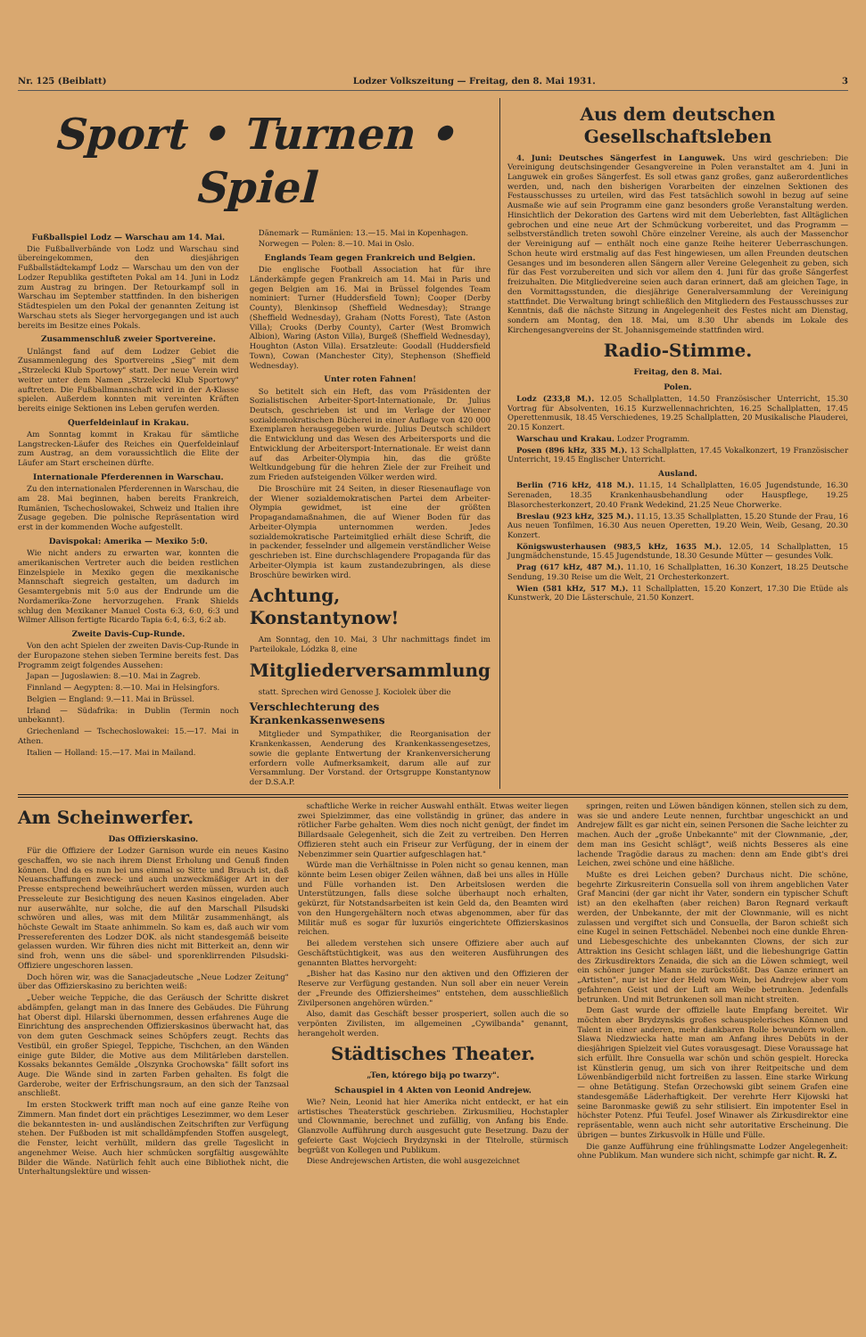Nr. 125 (Beiblatt) Lodzer Volkszeitung — Freitag, den 8. Mai 1931. 3
Sport • Turnen • Spiel
Fußballspiel Lodz — Warschau am 14. Mai.
Die Fußballverbände von Lodz und Warschau sind übereingekommen, den diesjährigen Fußballstädtekampf Lodz — Warschau um den von der Lodzer Republika gestifteten Pokal am 14. Juni in Lodz zum Austrag zu bringen. Der Retourkampf soll in Warschau im September stattfinden. In den bisherigen Städtespielen um den Pokal der genannten Zeitung ist Warschau stets als Sieger hervorgegangen und ist auch bereits im Besitze eines Pokals.
Zusammenschluß zweier Sportvereine.
Unlängst fand auf dem Lodzer Gebiet die Zusammenlegung des Sportvereins „Sieg" mit dem „Strzelecki Klub Sportowy" statt. Der neue Verein wird weiter unter dem Namen „Strzelecki Klub Sportowy" auftreten. Die Fußballmannschaft wird in der A-Klasse spielen. Außerdem konnten mit vereinten Kräften bereits einige Sektionen ins Leben gerufen werden.
Querfeldeinlauf in Krakau.
Am Sonntag kommt in Krakau für sämtliche Langstrecken-Läufer des Reiches ein Querfeldeinlauf zum Austrag, an dem voraussichtlich die Elite der Läufer am Start erscheinen dürfte.
Internationale Pferderennen in Warschau.
Zu den internationalen Pferderennen in Warschau, die am 28. Mai beginnen, haben bereits Frankreich, Rumänien, Tschechoslowakei, Schweiz und Italien ihre Zusage gegeben. Die polnische Repräsentation wird erst in der kommenden Woche aufgestellt.
Davispokal: Amerika — Mexiko 5:0.
Wie nicht anders zu erwarten war, konnten die amerikanischen Vertreter auch die beiden restlichen Einzelspiele in Mexiko gegen die mexikanische Mannschaft siegreich gestalten, um dadurch im Gesamtergebnis mit 5:0 aus der Endrunde um die Nordamerika-Zone hervorzugehen. Frank Shields schlug den Mexikaner Manuel Costa 6:3, 6:0, 6:3 und Wilmer Allison fertigte Ricardo Tapia 6:4, 6:3, 6:2 ab.
Zweite Davis-Cup-Runde.
Von den acht Spielen der zweiten Davis-Cup-Runde in der Europazone stehen sieben Termine bereits fest. Das Programm zeigt folgendes Aussehen:
Japan — Jugoslawien: 8.—10. Mai in Zagreb.
Finnland — Aegypten: 8.—10. Mai in Helsingfors.
Belgien — England: 9.—11. Mai in Brüssel.
Irland — Südafrika: in Dublin (Termin noch unbekannt).
Griechenland — Tschechoslowakei: 15.—17. Mai in Athen.
Italien — Holland: 15.—17. Mai in Mailand.
Dänemark — Rumänien: 13.—15. Mai in Kopenhagen.
Norwegen — Polen: 8.—10. Mai in Oslo.
Englands Team gegen Frankreich und Belgien.
Die englische Football Association hat für ihre Länderkämpfe gegen Frankreich am 14. Mai in Paris und gegen Belgien am 16. Mai in Brüssel folgendes Team nominiert: Turner (Huddersfield Town); Cooper (Derby County), Blenkinsop (Sheffield Wednesday); Strange (Sheffield Wednesday), Graham (Notts Forest), Tate (Aston Villa); Crooks (Derby County), Carter (West Bromwich Albion), Waring (Aston Villa), Burgeß (Sheffield Wednesday), Houghton (Aston Villa). Ersatzleute: Goodall (Huddersfield Town), Cowan (Manchester City), Stephenson (Sheffield Wednesday).
Unter roten Fahnen!
So betitelt sich ein Heft, das vom Präsidenten der Sozialistischen Arbeiter-Sport-Internationale, Dr. Julius Deutsch, geschrieben ist und im Verlage der Wiener sozialdemokratischen Bücherei in einer Auflage von 420 000 Exemplaren herausgegeben wurde. Julius Deutsch schildert die Entwicklung und das Wesen des Arbeitersports und die Entwicklung der Arbeitersport-Internationale. Er weist dann auf das Arbeiter-Olympia hin, das die größte Weltkundgebung für die hehren Ziele der zur Freiheit und zum Frieden aufsteigenden Völker werden wird.
Die Broschüre mit 24 Seiten, in dieser Riesenauflage von der Wiener sozialdemokratischen Partei dem Arbeiter-Olympia gewidmet, ist eine der größten Propagandamaßnahmen, die auf Wiener Boden für das Arbeiter-Olympia unternommen werden. Jedes sozialdemokratische Parteimitglied erhält diese Schrift, die in packender, fesselnder und allgemein verständlicher Weise geschrieben ist. Eine durchschlagendere Propaganda für das Arbeiter-Olympia ist kaum zustandezubringen, als diese Broschüre bewirken wird.
Achtung, Konstantynow!
Am Sonntag, den 10. Mai, 3 Uhr nachmittags findet im Parteilokale, Lódzka 8, eine
Mitgliederversammlung
statt. Sprechen wird Genosse J. Kociolek über die
Verschlechterung des Krankenkassenwesens
Mitglieder und Sympathiker, die Reorganisation der Krankenkassen, Aenderung des Krankenkassengesetzes, sowie die geplante Entwertung der Krankenversicherung erfordern volle Aufmerksamkeit, darum alle auf zur Versammlung. Der Vorstand. der Ortsgruppe Konstantynow der D.S.A.P.
Aus dem deutschen Gesellschaftsleben
4. Juni: Deutsches Sängerfest in Languwek. Uns wird geschrieben: Die Vereinigung deutschsingender Gesangvereine in Polen veranstaltet am 4. Juni in Languwek ein großes Sängerfest. Es soll etwas ganz großes, ganz außerordentliches werden, und, nach den bisherigen Vorarbeiten der einzelnen Sektionen des Festausschusses zu urteilen, wird das Fest tatsächlich sowohl in bezug auf seine Ausmaße wie auf sein Programm eine ganz besonders große Veranstaltung werden. Hinsichtlich der Dekoration des Gartens wird mit dem Ueberlebten, fast Alltäglichen gebrochen und eine neue Art der Schmückung vorbereitet, und das Programm — selbstverständlich treten sowohl Chöre einzelner Vereine, als auch der Massenchor der Vereinigung auf — enthält noch eine ganze Reihe heiterer Ueberraschungen. Schon heute wird erstmalig auf das Fest hingewiesen, um allen Freunden deutschen Gesanges und im besonderen allen Sängern aller Vereine Gelegenheit zu geben, sich für das Fest vorzubereiten und sich vor allem den 4. Juni für das große Sängerfest freizuhalten. Die Mitgliedvereine seien auch daran erinnert, daß am gleichen Tage, in den Vormittagsstunden, die diesjährige Generalversammlung der Vereinigung stattfindet. Die Verwaltung bringt schließlich den Mitgliedern des Festausschusses zur Kenntnis, daß die nächste Sitzung in Angelegenheit des Festes nicht am Dienstag, sondern am Montag, den 18. Mai, um 8.30 Uhr abends im Lokale des Kirchengesangvereins der St. Johannisgemeinde stattfinden wird.
Radio-Stimme.
Freitag, den 8. Mai.
Polen.
Lodz (233,8 M.). 12.05 Schallplatten, 14.50 Französischer Unterricht, 15.30 Vortrag für Absolventen, 16.15 Kurzwellennachrichten, 16.25 Schallplatten, 17.45 Operettenmusik, 18.45 Verschiedenes, 19.25 Schallplatten, 20 Musikalische Plauderei, 20.15 Konzert.
Warschau und Krakau. Lodzer Programm.
Posen (896 kHz, 335 M.). 13 Schallplatten, 17.45 Vokalkonzert, 19 Französischer Unterricht, 19.45 Englischer Unterricht.
Ausland.
Berlin (716 kHz, 418 M.). 11.15, 14 Schallplatten, 16.05 Jugendstunde, 16.30 Serenaden, 18.35 Krankenhausbehandlung oder Hauspflege, 19.25 Blasorchesterkonzert, 20.40 Frank Wedekind, 21.25 Neue Chorwerke.
Breslau (923 kHz, 325 M.). 11.15, 13.35 Schallplatten, 15.20 Stunde der Frau, 16 Aus neuen Tonfilmen, 16.30 Aus neuen Operetten, 19.20 Wein, Weib, Gesang, 20.30 Konzert.
Königswusterhausen (983,5 kHz, 1635 M.). 12.05, 14 Schallplatten, 15 Jungmädchenstunde, 15.45 Jugendstunde, 18.30 Gesunde Mütter — gesundes Volk.
Prag (617 kHz, 487 M.). 11.10, 16 Schallplatten, 16.30 Konzert, 18.25 Deutsche Sendung, 19.30 Reise um die Welt, 21 Orchesterkonzert.
Wien (581 kHz, 517 M.). 11 Schallplatten, 15.20 Konzert, 17.30 Die Etüde als Kunstwerk, 20 Die Lästerschule, 21.50 Konzert.
Am Scheinwerfer.
Das Offizierskasino.
Für die Offiziere der Lodzer Garnison wurde ein neues Kasino geschaffen, wo sie nach ihrem Dienst Erholung und Genuß finden können. Und da es nun bei uns einmal so Sitte und Brauch ist, daß Neuanschaffungen zweck- und auch unzweckmäßiger Art in der Presse entsprechend beweihräuchert werden müssen, wurden auch Presseleute zur Besichtigung des neuen Kasinos eingeladen. Aber nur auserwählte, nur solche, die auf den Marschall Pilsudski schwören und alles, was mit dem Militär zusammenhängt, als höchste Gewalt im Staate anhimmeln. So kam es, daß auch wir vom Pressereferenten des Lodzer DOK. als nicht standesgemäß beiseite gelassen wurden. Wir führen dies nicht mit Bitterkeit an, denn wir sind froh, wenn uns die säbel- und sporenklirrenden Pilsudski-Offiziere ungeschoren lassen.
Doch hören wir, was die Sanacjadeutsche „Neue Lodzer Zeitung" über das Offizierskasino zu berichten weiß:
„Ueber weiche Teppiche, die das Geräusch der Schritte diskret abdämpfen, gelangt man in das Innere des Gebäudes. Die Führung hat Oberst dipl. Hilarski übernommen, dessen erfahrenes Auge die Einrichtung des ansprechenden Offizierskasinos überwacht hat, das von dem guten Geschmack seines Schöpfers zeugt. Rechts das Vestibül, ein großer Spiegel, Teppiche, Tischchen, an den Wänden einige gute Bilder, die Motive aus dem Militärleben darstellen. Kossaks bekanntes Gemälde „Olszynka Grochowska" fällt sofort ins Auge. Die Wände sind in zarten Farben gehalten. Es folgt die Garderobe, weiter der Erfrischungsraum, an den sich der Tanzsaal anschließt.
Im ersten Stockwerk trifft man noch auf eine ganze Reihe von Zimmern. Man findet dort ein prächtiges Lesezimmer, wo dem Leser die bekanntesten in- und ausländischen Zeitschriften zur Verfügung stehen. Der Fußboden ist mit schalldämpfenden Stoffen ausgelegt, die Fenster, leicht verhüllt, mildern das grelle Tageslicht in angenehmer Weise. Auch hier schmücken sorgfältig ausgewählte Bilder die Wände. Natürlich fehlt auch eine Bibliothek nicht, die Unterhaltungslektüre und wissen-
schaftliche Werke in reicher Auswahl enthält. Etwas weiter liegen zwei Spielzimmer, das eine vollständig in grüner, das andere in rötlicher Farbe gehalten. Wem dies noch nicht genügt, der findet im Billardsaale Gelegenheit, sich die Zeit zu vertreiben. Den Herren Offizieren steht auch ein Friseur zur Verfügung, der in einem der Nebenzimmer sein Quartier aufgeschlagen hat."
Würde man die Verhältnisse in Polen nicht so genau kennen, man könnte beim Lesen obiger Zeilen wähnen, daß bei uns alles in Hülle und Fülle vorhanden ist. Den Arbeitslosen werden die Unterstützungen, falls diese solche überhaupt noch erhalten, gekürzt, für Notstandsarbeiten ist kein Geld da, den Beamten wird von den Hungergehältern noch etwas abgenommen, aber für das Militär muß es sogar für luxuriös eingerichtete Offizierskasinos reichen.
Bei alledem verstehen sich unsere Offiziere aber auch auf Geschäftstüchtigkeit, was aus den weiteren Ausführungen des genannten Blattes hervorgeht:
„Bisher hat das Kasino nur den aktiven und den Offizieren der Reserve zur Verfügung gestanden. Nun soll aber ein neuer Verein der „Freunde des Offiziersheimes" entstehen, dem ausschließlich Zivilpersonen angehören würden."
Also, damit das Geschäft besser prosperiert, sollen auch die so verpönten Zivilisten, im allgemeinen „Cywilbanda" genannt, herangeholt werden.
Städtisches Theater.
„Ten, którego biją po twarzy".
Schauspiel in 4 Akten von Leonid Andrejew.
Wie? Nein, Leonid hat hier Amerika nicht entdeckt, er hat ein artistisches Theaterstück geschrieben. Zirkusmilieu, Hochstapler und Clownmanie, berechnet und zufällig, von Anfang bis Ende. Glanzvolle Aufführung durch ausgesucht gute Besetzung. Dazu der gefeierte Gast Wojciech Brydzynski in der Titelrolle, stürmisch begrüßt von Kollegen und Publikum.
Diese Andrejewschen Artisten, die wohl ausgezeichnet
springen, reiten und Löwen bändigen können, stellen sich zu dem, was sie und andere Leute nennen, furchtbar ungeschickt an und Andrejew fällt es gar nicht ein, seinen Personen die Sache leichter zu machen. Auch der „große Unbekannte" mit der Clownmanie, „der, dem man ins Gesicht schlägt", weiß nichts Besseres als eine lachende Tragödie daraus zu machen: denn am Ende gibt's drei Leichen, zwei schöne und eine häßliche.
Mußte es drei Leichen geben? Durchaus nicht. Die schöne, begehrte Zirkusreiterin Consuella soll von ihrem angeblichen Vater Graf Mancini (der gar nicht ihr Vater, sondern ein typischer Schuft ist) an den ekelhaften (aber reichen) Baron Regnard verkauft werden, der Unbekannte, der mit der Clownmanie, will es nicht zulassen und vergiftet sich und Consuella, der Baron schießt sich eine Kugel in seinen Fettschädel. Nebenbei noch eine dunkle Ehren- und Liebesgeschichte des unbekannten Clowns, der sich zur Attraktion ins Gesicht schlagen läßt, und die liebeshungrige Gattin des Zirkusdirektors Zenaida, die sich an die Löwen schmiegt, weil ein schöner junger Mann sie zurückstößt. Das Ganze erinnert an „Artisten", nur ist hier der Held vom Wein, bei Andrejew aber vom gefahrenen Geist und der Luft am Weibe betrunken. Jedenfalls betrunken. Und mit Betrunkenen soll man nicht streiten.
Dem Gast wurde der offizielle laute Empfang bereitet. Wir möchten aber Brydzynskis großes schauspielerisches Können und Talent in einer anderen, mehr dankbaren Rolle bewundern wollen. Slawa Niedzwiecka hatte man am Anfang ihres Debüts in der diesjährigen Spielzeit viel Gutes vorausgesagt. Diese Voraussage hat sich erfüllt. Ihre Consuella war schön und schön gespielt. Horecka ist Künstlerin genug, um sich von ihrer Reitpeitsche und dem Löwenbändigerbild nicht fortreißen zu lassen. Eine starke Wirkung — ohne Betätigung. Stefan Orzechowski gibt seinem Grafen eine standesgemäße Läderhaftigkeit. Der verehrte Herr Kijowski hat seine Baronmaske gewiß zu sehr stilisiert. Ein impotenter Esel in höchster Potenz. Pfui Teufel. Josef Winawer als Zirkusdirektor eine repräsentable, wenn auch nicht sehr autoritative Erscheinung. Die übrigen — buntes Zirkusvolk in Hülle und Fülle.
Die ganze Aufführung eine frühlingsmatte Lodzer Angelegenheit: ohne Publikum. Man wundere sich nicht, schimpfe gar nicht. R. Z.